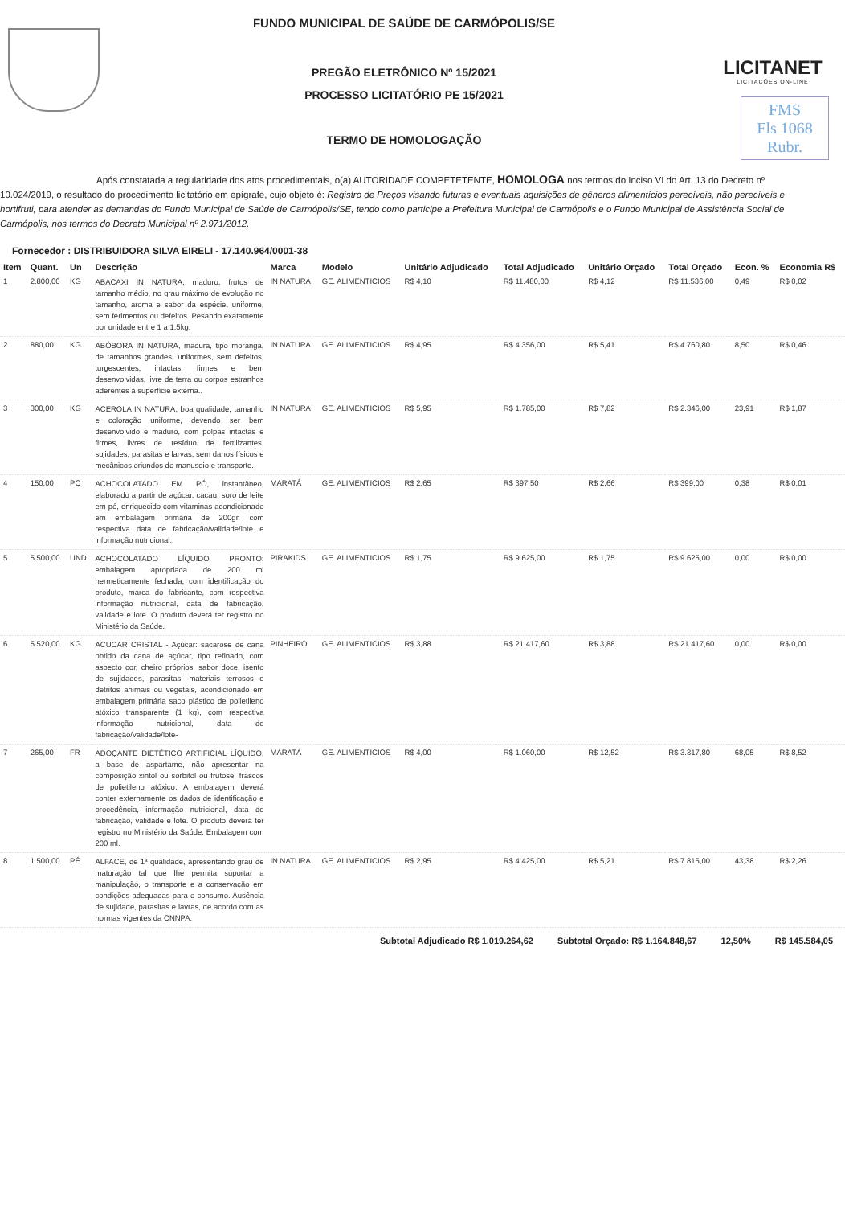FUNDO MUNICIPAL DE SAÚDE DE CARMÓPOLIS/SE
PREGÃO ELETRÔNICO Nº 15/2021
PROCESSO LICITATÓRIO PE 15/2021
TERMO DE HOMOLOGAÇÃO
LICITANET
LICITAÇÕES ON-LINE
FMS
Fls 1068
Rubr.
Após constatada a regularidade dos atos procedimentais, o(a) AUTORIDADE COMPETETENTE, HOMOLOGA nos termos do Inciso VI do Art. 13 do Decreto nº 10.024/2019, o resultado do procedimento licitatório em epígrafe, cujo objeto é: Registro de Preços visando futuras e eventuais aquisições de gêneros alimentícios perecíveis, não perecíveis e hortifruti, para atender as demandas do Fundo Municipal de Saúde de Carmópolis/SE, tendo como participe a Prefeitura Municipal de Carmópolis e o Fundo Municipal de Assistência Social de Carmópolis, nos termos do Decreto Municipal nº 2.971/2012.
Fornecedor : DISTRIBUIDORA SILVA EIRELI - 17.140.964/0001-38
| Item | Quant. | Un | Descrição | Marca | Modelo | Unitário Adjudicado | Total Adjudicado | Unitário Orçado | Total Orçado | Econ. % | Economia R$ |
| --- | --- | --- | --- | --- | --- | --- | --- | --- | --- | --- | --- |
| 1 | 2.800,00 | KG | ABACAXI IN NATURA, maduro, frutos de tamanho médio, no grau máximo de evolução no tamanho, aroma e sabor da espécie, uniforme, sem ferimentos ou defeitos. Pesando exatamente por unidade entre 1 a 1,5kg. | IN NATURA | GE. ALIMENTICIOS | R$ 4,10 | R$ 11.480,00 | R$ 4,12 | R$ 11.536,00 | 0,49 | R$ 0,02 |
| 2 | 880,00 | KG | ABÓBORA IN NATURA, madura, tipo moranga, de tamanhos grandes, uniformes, sem defeitos, turgescentes, intactas, firmes e bem desenvolvidas, livre de terra ou corpos estranhos aderentes à superfície externa.. | IN NATURA | GE. ALIMENTICIOS | R$ 4,95 | R$ 4.356,00 | R$ 5,41 | R$ 4.760,80 | 8,50 | R$ 0,46 |
| 3 | 300,00 | KG | ACEROLA IN NATURA, boa qualidade, tamanho e coloração uniforme, devendo ser bem desenvolvido e maduro, com polpas intactas e firmes, livres de resíduo de fertilizantes, sujidades, parasitas e larvas, sem danos físicos e mecânicos oriundos do manuseio e transporte. | IN NATURA | GE. ALIMENTICIOS | R$ 5,95 | R$ 1.785,00 | R$ 7,82 | R$ 2.346,00 | 23,91 | R$ 1,87 |
| 4 | 150,00 | PC | ACHOCOLATADO EM PÓ, instantâneo, elaborado a partir de açúcar, cacau, soro de leite em pó, enriquecido com vitaminas acondicionado em embalagem primária de 200gr, com respectiva data de fabricação/validade/lote e informação nutricional. | MARATÁ | GE. ALIMENTICIOS | R$ 2,65 | R$ 397,50 | R$ 2,66 | R$ 399,00 | 0,38 | R$ 0,01 |
| 5 | 5.500,00 | UND | ACHOCOLATADO LÍQUIDO PRONTO: embalagem apropriada de 200 ml hermeticamente fechada, com identificação do produto, marca do fabricante, com respectiva informação nutricional, data de fabricação, validade e lote. O produto deverá ter registro no Ministério da Saúde. | PIRAKIDS | GE. ALIMENTICIOS | R$ 1,75 | R$ 9.625,00 | R$ 1,75 | R$ 9.625,00 | 0,00 | R$ 0,00 |
| 6 | 5.520,00 | KG | ACUCAR CRISTAL - Açúcar: sacarose de cana obtido da cana de açúcar, tipo refinado, com aspecto cor, cheiro próprios, sabor doce, isento de sujidades, parasitas, materiais terrosos e detritos animais ou vegetais, acondicionado em embalagem primária saco plástico de polietileno atóxico transparente (1 kg), com respectiva informação nutricional, data de fabricação/validade/lote- | PINHEIRO | GE. ALIMENTICIOS | R$ 3,88 | R$ 21.417,60 | R$ 3,88 | R$ 21.417,60 | 0,00 | R$ 0,00 |
| 7 | 265,00 | FR | ADOÇANTE DIETÉTICO ARTIFICIAL LÍQUIDO, a base de aspartame, não apresentar na composição xintol ou sorbitol ou frutose, frascos de polietileno atóxico. A embalagem deverá conter externamente os dados de identificação e procedência, informação nutricional, data de fabricação, validade e lote. O produto deverá ter registro no Ministério da Saúde. Embalagem com 200 ml. | MARATÁ | GE. ALIMENTICIOS | R$ 4,00 | R$ 1.060,00 | R$ 12,52 | R$ 3.317,80 | 68,05 | R$ 8,52 |
| 8 | 1.500,00 | PÉ | ALFACE, de 1ª qualidade, apresentando grau de maturação tal que lhe permita suportar a manipulação, o transporte e a conservação em condições adequadas para o consumo. Ausência de sujidade, parasitas e lavras, de acordo com as normas vigentes da CNNPA. | IN NATURA | GE. ALIMENTICIOS | R$ 2,95 | R$ 4.425,00 | R$ 5,21 | R$ 7.815,00 | 43,38 | R$ 2,26 |
Subtotal Adjudicado R$ 1.019.264,62 Subtotal Orçado: R$ 1.164.848,67 12,50% R$ 145.584,05